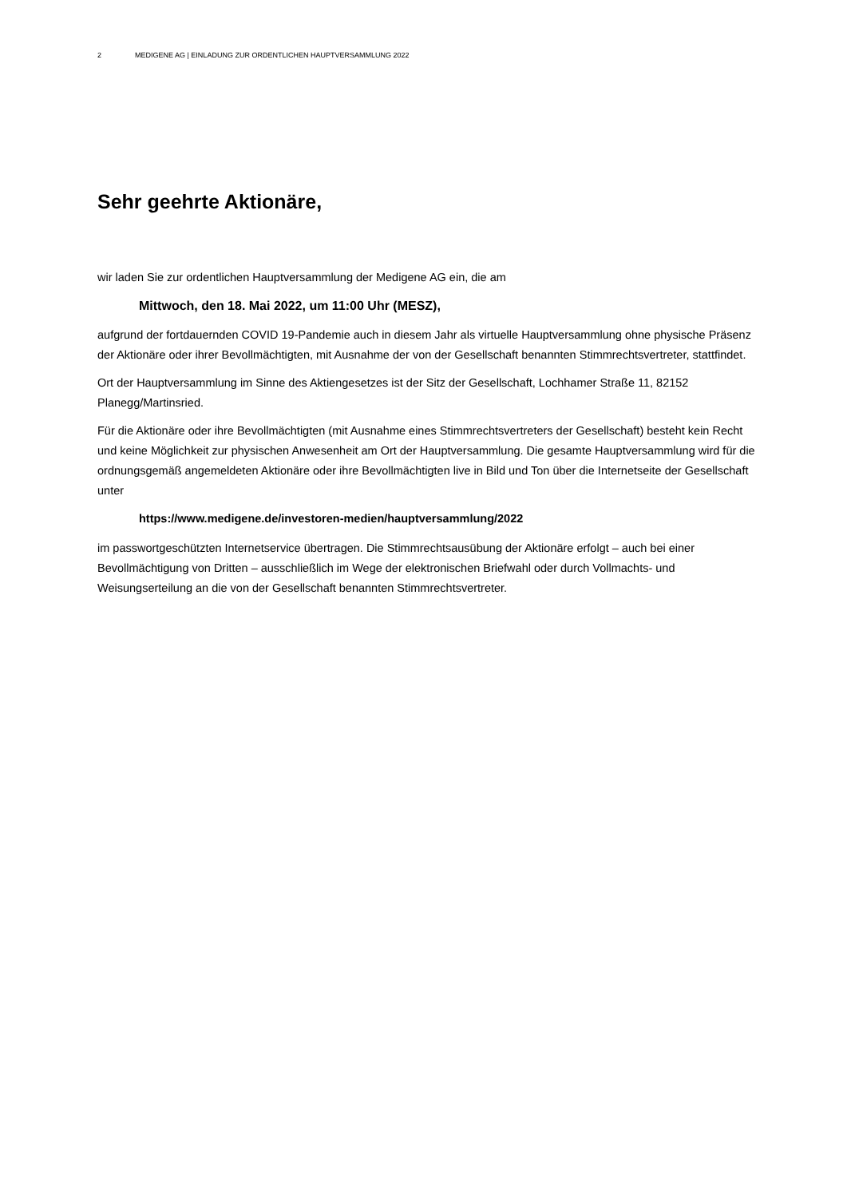2 MEDIGENE AG | EINLADUNG ZUR ORDENTLICHEN HAUPTVERSAMMLUNG 2022
Sehr geehrte Aktionäre,
wir laden Sie zur ordentlichen Hauptversammlung der Medigene AG ein, die am
Mittwoch, den 18. Mai 2022, um 11:00 Uhr (MESZ),
aufgrund der fortdauernden COVID 19-Pandemie auch in diesem Jahr als virtuelle Hauptversammlung ohne physische Präsenz der Aktionäre oder ihrer Bevollmächtigten, mit Ausnahme der von der Gesellschaft benannten Stimmrechtsvertreter, stattfindet.
Ort der Hauptversammlung im Sinne des Aktiengesetzes ist der Sitz der Gesellschaft, Lochhamer Straße 11, 82152 Planegg/Martinsried.
Für die Aktionäre oder ihre Bevollmächtigten (mit Ausnahme eines Stimmrechtsvertreters der Gesellschaft) besteht kein Recht und keine Möglichkeit zur physischen Anwesenheit am Ort der Hauptversammlung. Die gesamte Hauptversammlung wird für die ordnungsgemäß angemeldeten Aktionäre oder ihre Bevollmächtigten live in Bild und Ton über die Internetseite der Gesellschaft unter
https://www.medigene.de/investoren-medien/hauptversammlung/2022
im passwortgeschützten Internetservice übertragen. Die Stimmrechtsausübung der Aktionäre erfolgt – auch bei einer Bevollmächtigung von Dritten – ausschließlich im Wege der elektronischen Briefwahl oder durch Vollmachts- und Weisungserteilung an die von der Gesellschaft benannten Stimmrechtsvertreter.